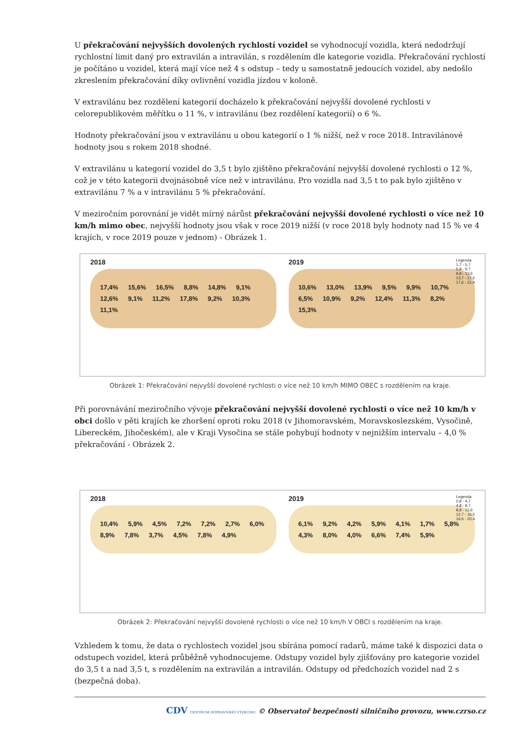U překračování nejvyšších dovolených rychlostí vozidel se vyhodnocují vozidla, která nedodržují rychlostní limit daný pro extravilán a intravilán, s rozdělením dle kategorie vozidla. Překračování rychlostí je počítáno u vozidel, která mají více než 4 s odstup – tedy u samostatně jedoucích vozidel, aby nedošlo zkreslením překračování díky ovlivnění vozidla jízdou v koloně.
V extravilánu bez rozdělení kategorií docházelo k překračování nejvyšší dovolené rychlosti v celorepublikovém měřítku o 11 %, v intravilánu (bez rozdělení kategorií) o 6 %.
Hodnoty překračování jsou v extravilánu u obou kategorií o 1 % nižší, než v roce 2018. Intravilánové hodnoty jsou s rokem 2018 shodné.
V extravilánu u kategorií vozidel do 3,5 t bylo zjištěno překračování nejvyšší dovolené rychlosti o 12 %, což je v této kategorii dvojnásobně více než v intravilánu. Pro vozidla nad 3,5 t to pak bylo zjištěno v extravilánu 7 % a v intravilánu 5 % překračování.
V meziročním porovnání je vidět mírný nárůst překračování nejvyšší dovolené rychlosti o více než 10 km/h mimo obec, nejvyšší hodnoty jsou však v roce 2019 nižší (v roce 2018 byly hodnoty nad 15 % ve 4 krajích, v roce 2019 pouze v jednom) - Obrázek 1.
2018
17,4% 15,6% 16,5% 8,8% 14,8% 9,1% 12,6% 9,1% 11,2% 17,8% 9,2% 10,3% 11,1%
2019
Legenda:
1,7 - 5,7
5,8 - 9,7
9,8 - 13,6
13,7 - 17,5
17,6 - 21,4
10,6% 13,0% 13,9% 9,5% 9,9% 10,7% 6,5% 10,9% 9,2% 12,4% 11,3% 8,2% 15,3%
Obrázek 1: Překračování nejvyšší dovolené rychlosti o více než 10 km/h MIMO OBEC s rozdělením na kraje.
Při porovnávání meziročního vývoje překračování nejvyšší dovolené rychlosti o více než 10 km/h v obci došlo v pěti krajích ke zhoršení oproti roku 2018 (v Jihomoravském, Moravskoslezském, Vysočině, Libereckém, Jihočeském), ale v Kraji Vysočina se stále pohybují hodnoty v nejnižším intervalu – 4,0 % překračování - Obrázek 2.
2018
10,4% 5,9% 4,5% 7,2% 7,2% 2,7% 6,0% 8,9% 7,8% 3,7% 4,5% 7,8% 4,9%
2019
Legenda:
0,8 - 4,7
4,8 - 8,7
8,8 - 12,6
12,7 - 16,5
16,6 - 20,4
6,1% 9,2% 4,2% 5,9% 4,1% 1,7% 5,8% 4,3% 8,0% 4,0% 6,6% 7,4% 5,9%
Obrázek 2: Překračování nejvyšší dovolené rychlosti o více než 10 km/h V OBCI s rozdělením na kraje.
Vzhledem k tomu, že data o rychlostech vozidel jsou sbírána pomocí radarů, máme také k dispozici data o odstupech vozidel, která průběžně vyhodnocujeme. Odstupy vozidel byly zjišťovány pro kategorie vozidel do 3,5 t a nad 3,5 t, s rozdělením na extravilán a intravilán. Odstupy od předchozích vozidel nad 2 s (bezpečná doba).
CDV CENTRUM DOPRAVNÍHO VÝZKUMU © Observatoř bezpečnosti silničního provozu, www.czrso.cz